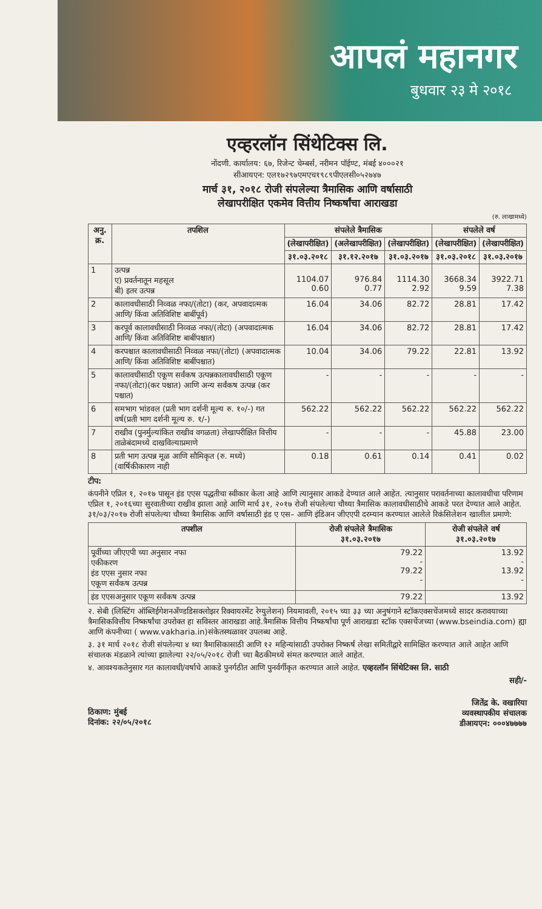आपलं महानगर
बुधवार २३ मे २०१८
एव्हरलॉन सिंथेटिक्स लि.
नोंदणी. कार्यालय: ६७, रिजेन्ट चेम्बर्स, नरीमन पॉईण्ट, मंबई ४०००२१
सीआयएन: एल१७२९७एमएच१९८९पीएलसी०५२७४७
मार्च ३१, २०१८ रोजी संपलेल्या त्रैमासिक आणि वर्षासाठी
लेखापरीक्षित एकमेव वित्तीय निष्कर्षांचा आराखडा
(रु. लाखामध्ये)
| अनु. क्र. | तपशिल | संपलेले त्रैमासिक | | | संपलेले वर्ष | |
| --- | --- | --- | --- | --- | --- | --- |
| | | (लेखापरीक्षित) | (अलेखापरीक्षित) | (लेखापरीक्षित) | (लेखापरीक्षित) | (लेखापरीक्षित) |
| | | ३१.०३.२०१८ | ३१.१२.२०१७ | ३१.०३.२०१७ | ३१.०३.२०१८ | ३१.०३.२०१७ |
| 1 | उत्पन्न ए) प्रवर्तनातून महसूल बी) इतर उत्पन्न | 1104.07 0.60 | 976.84 0.77 | 1114.30 2.92 | 3668.34 9.59 | 3922.71 7.38 |
| 2 | कालावधीसाठी निव्वळ नफा/(तोटा) (कर, अपवादात्मक आणि/ किंवा अतिविशिष्ट बाबींपूर्व) | 16.04 | 34.06 | 82.72 | 28.81 | 17.42 |
| 3 | करपूर्व कालावधीसाठी निव्वळ नफा/(तोटा) (अपवादात्मक आणि/ किंवा अतिविशिष्ट बाबींपश्चात) | 16.04 | 34.06 | 82.72 | 28.81 | 17.42 |
| 4 | करपश्चात कालावधीसाठी निव्वळ नफा/(तोटा) (अपवादात्मक आणि/ किंवा अतिविशिष्ट बाबींपश्चात) | 10.04 | 34.06 | 79.22 | 22.81 | 13.92 |
| 5 | कालावधीसाठी एकूण सर्वंकष उत्पन्नकालावधीसाठी एकूण नफा/(तोटा)(कर पश्चात) आणि अन्य सर्वंकष उत्पन्न (कर पश्चात) | - | - | - | - | - |
| 6 | समभाग भांडवल (प्रती भाग दर्शनी मूल्य रु. १०/-) गत वर्ष(प्रती भाग दर्शनी मूल्य रु. १/-) | 562.22 | 562.22 | 562.22 | 562.22 | 562.22 |
| 7 | राखीव (पुनर्मुल्यांकित राखीव वगळता) लेखापरीक्षित वित्तीय ताळेबंदामध्ये दाखविल्याप्रमाणे | - | - | - | 45.88 | 23.00 |
| 8 | प्रती भाग उत्पन्न मूळ आणि सौमिकृत (रु. मध्ये) (वार्षिकीकारण नाही | 0.18 | 0.61 | 0.14 | 0.41 | 0.02 |
टीप:
कंपनीने एप्रिल १, २०१७ पासून इंड एएस पद्धतीचा स्वीकार केला आहे आणि त्यानुसार आकडे देण्यात आले आहेत. त्यानुसार परावर्तनाच्या कालावधीचा परिणाम एप्रिल १, २०१६च्या सुरवातीच्या राखीव झाला आहे आणि मार्च ३१, २०१७ रोजी संपलेल्या चौथ्या त्रैमासिक कालावधीसाठीचे आकडे परत देण्यात आले आहेत. ३१/०३/२०१७ रोजी संपलेल्या चौथ्या त्रैमासिक आणि वर्षासाठी इंड ए एस– आणि इंडिअन जीएएपी दरम्यान करण्यात आलेले रिकंसिलेशन खालील प्रमाणे:
| तपशील | रोजी संपलेले त्रैमासिक ३१.०३.२०१७ | रोजी संपलेले वर्ष ३१.०३.२०१७ |
| --- | --- | --- |
| पूर्वीच्या जीएएपी च्या अनुसार नफा एकीकरण इंड एएस नुसार नफा एकूण सर्वंकष उत्पन्न | 79.22 - 79.22 - | 13.92 - 13.92 - |
| इंड एएसअनुसार एकूण सर्वंकष उत्पन्न | 79.22 | 13.92 |
२. सेबी (लिस्टिंग ऑब्लिईगेशनअँण्डडिसक्लोझर रिक्वायरमेंट रेग्युलेशन) नियमावली, २०१५ च्या ३३ च्या अनुषंगाने स्टॉकएक्सचेंजमध्ये सादर करावयाच्या त्रैमासिकवित्तीय निष्कर्षांचा उपरोक्त हा सविस्तर आराखडा आहे.त्रैमासिक वित्तीय निष्कर्षांचा पूर्ण आराखडा स्टॉक एक्सचेंजच्या (www.bseindia.com) ह्या आणि कंपनीच्या ( www.vakharia.in)संकेतस्थळावर उपलब्ध आहे.
३. ३१ मार्च २०१८ रोजी संपलेल्या ४ थ्या त्रैमासिकासाठी आणि १२ महिन्यांसाठी उपरोक्त निष्कर्ष लेखा समितीद्वारे सामिक्षित करण्यात आले आहेत आणि संचालक मंडळाने त्यांच्या झालेल्या २२/०५/२०१८ रोजी च्या बैठकीमध्ये संमत करण्यात आले आहेत.
४. आवश्यकतेनुसार गत कालावधी/वर्षाचे आकडे पुनर्गठीत आणि पुनर्वर्गीकृत करण्यात आले आहेत. एव्हरलॉन सिंथेटिक्स लि. साठी
सही/-
ठिकाण: मुंबई
दिनांक: २२/०५/२०१८
जितेंद्र के. वखारिया
व्यवस्थापकीय संचालक
डीआयएन: ०००४७७७७